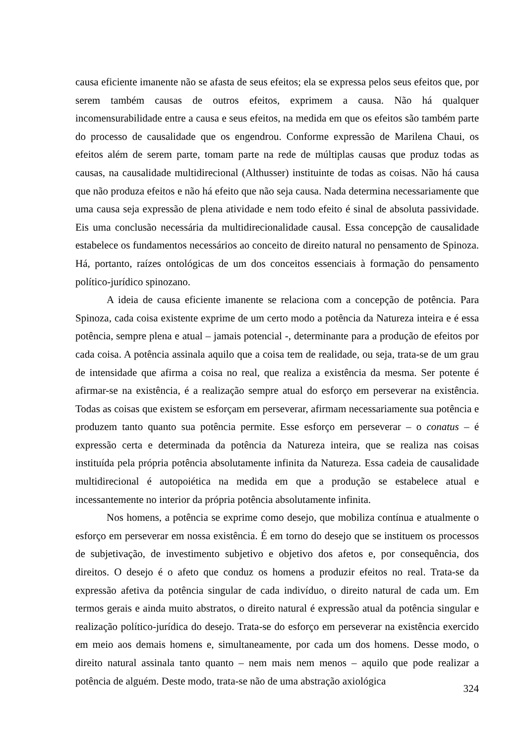causa eficiente imanente não se afasta de seus efeitos; ela se expressa pelos seus efeitos que, por serem também causas de outros efeitos, exprimem a causa. Não há qualquer incomensurabilidade entre a causa e seus efeitos, na medida em que os efeitos são também parte do processo de causalidade que os engendrou. Conforme expressão de Marilena Chaui, os efeitos além de serem parte, tomam parte na rede de múltiplas causas que produz todas as causas, na causalidade multidirecional (Althusser) instituinte de todas as coisas. Não há causa que não produza efeitos e não há efeito que não seja causa. Nada determina necessariamente que uma causa seja expressão de plena atividade e nem todo efeito é sinal de absoluta passividade. Eis uma conclusão necessária da multidirecionalidade causal. Essa concepção de causalidade estabelece os fundamentos necessários ao conceito de direito natural no pensamento de Spinoza. Há, portanto, raízes ontológicas de um dos conceitos essenciais à formação do pensamento político-jurídico spinozano.
A ideia de causa eficiente imanente se relaciona com a concepção de potência. Para Spinoza, cada coisa existente exprime de um certo modo a potência da Natureza inteira e é essa potência, sempre plena e atual – jamais potencial -, determinante para a produção de efeitos por cada coisa. A potência assinala aquilo que a coisa tem de realidade, ou seja, trata-se de um grau de intensidade que afirma a coisa no real, que realiza a existência da mesma. Ser potente é afirmar-se na existência, é a realização sempre atual do esforço em perseverar na existência. Todas as coisas que existem se esforçam em perseverar, afirmam necessariamente sua potência e produzem tanto quanto sua potência permite. Esse esforço em perseverar – o conatus – é expressão certa e determinada da potência da Natureza inteira, que se realiza nas coisas instituída pela própria potência absolutamente infinita da Natureza. Essa cadeia de causalidade multidirecional é autopoiética na medida em que a produção se estabelece atual e incessantemente no interior da própria potência absolutamente infinita.
Nos homens, a potência se exprime como desejo, que mobiliza contínua e atualmente o esforço em perseverar em nossa existência. É em torno do desejo que se instituem os processos de subjetivação, de investimento subjetivo e objetivo dos afetos e, por consequência, dos direitos. O desejo é o afeto que conduz os homens a produzir efeitos no real. Trata-se da expressão afetiva da potência singular de cada indivíduo, o direito natural de cada um. Em termos gerais e ainda muito abstratos, o direito natural é expressão atual da potência singular e realização político-jurídica do desejo. Trata-se do esforço em perseverar na existência exercido em meio aos demais homens e, simultaneamente, por cada um dos homens. Desse modo, o direito natural assinala tanto quanto – nem mais nem menos – aquilo que pode realizar a potência de alguém. Deste modo, trata-se não de uma abstração axiológica
324